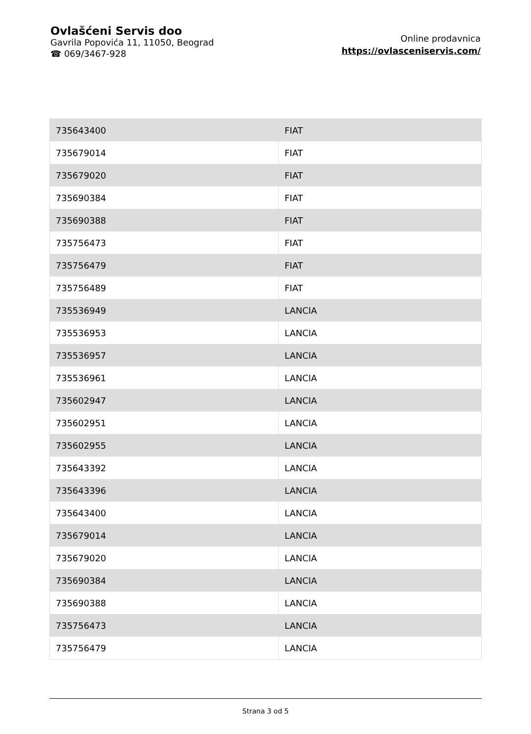Ovlašćeni Servis doo
Gavrila Popovića 11, 11050, Beograd
☎ 069/3467-928
Online prodavnica
https://ovlasceniservis.com/
| 735643400 | FIAT |
| 735679014 | FIAT |
| 735679020 | FIAT |
| 735690384 | FIAT |
| 735690388 | FIAT |
| 735756473 | FIAT |
| 735756479 | FIAT |
| 735756489 | FIAT |
| 735536949 | LANCIA |
| 735536953 | LANCIA |
| 735536957 | LANCIA |
| 735536961 | LANCIA |
| 735602947 | LANCIA |
| 735602951 | LANCIA |
| 735602955 | LANCIA |
| 735643392 | LANCIA |
| 735643396 | LANCIA |
| 735643400 | LANCIA |
| 735679014 | LANCIA |
| 735679020 | LANCIA |
| 735690384 | LANCIA |
| 735690388 | LANCIA |
| 735756473 | LANCIA |
| 735756479 | LANCIA |
Strana 3 od 5